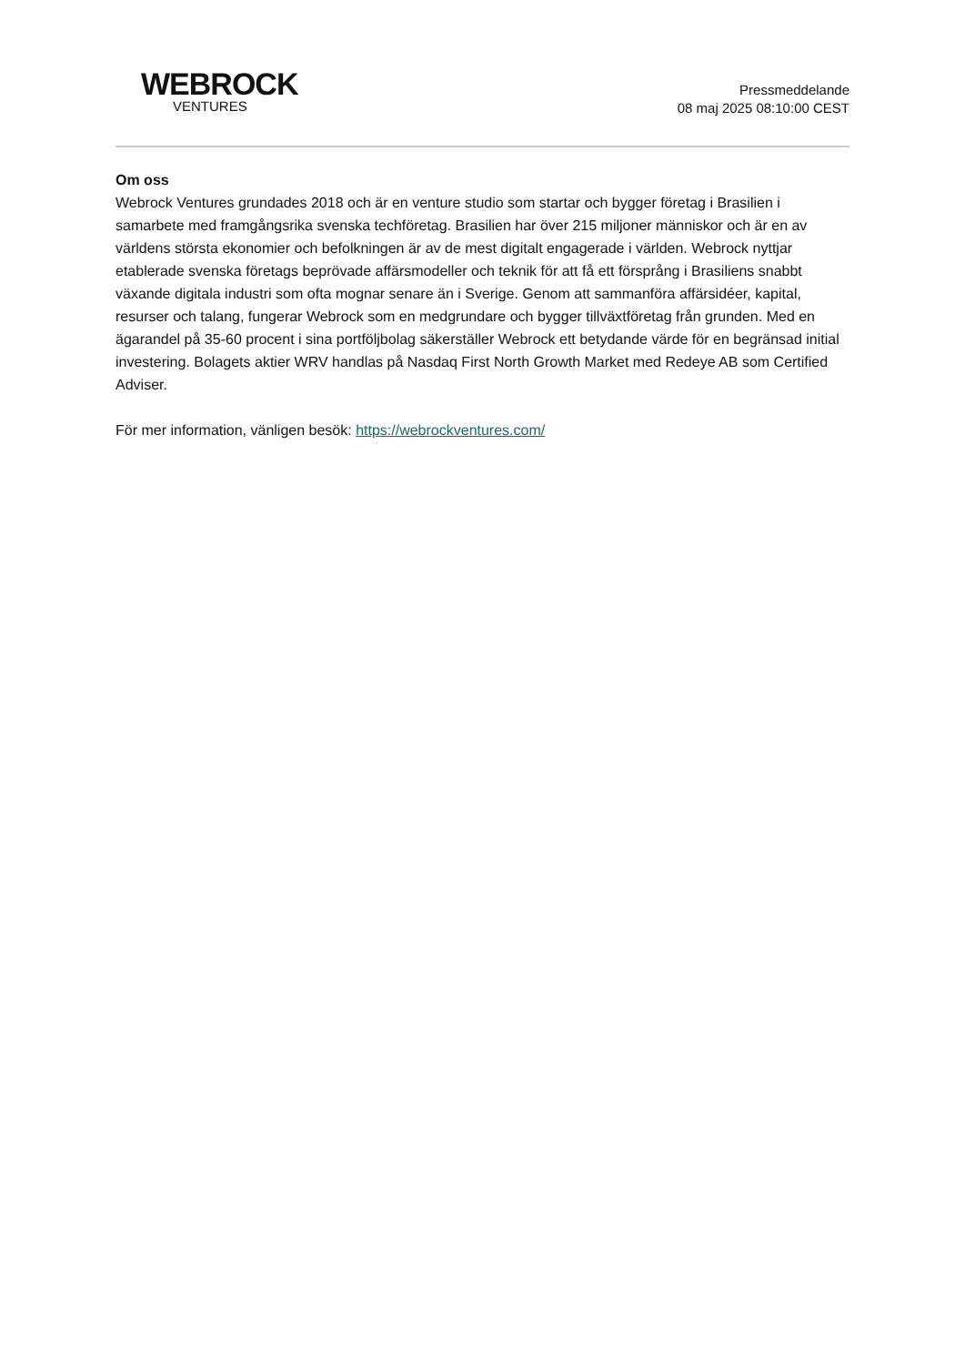WEBROCK
VENTURES
Pressmeddelande
08 maj 2025 08:10:00 CEST
Om oss
Webrock Ventures grundades 2018 och är en venture studio som startar och bygger företag i Brasilien i samarbete med framgångsrika svenska techföretag. Brasilien har över 215 miljoner människor och är en av världens största ekonomier och befolkningen är av de mest digitalt engagerade i världen. Webrock nyttjar etablerade svenska företags beprövade affärsmodeller och teknik för att få ett försprång i Brasiliens snabbt växande digitala industri som ofta mognar senare än i Sverige. Genom att sammanföra affärsidéer, kapital, resurser och talang, fungerar Webrock som en medgrundare och bygger tillväxtföretag från grunden. Med en ägarandel på 35-60 procent i sina portföljbolag säkerställer Webrock ett betydande värde för en begränsad initial investering. Bolagets aktier WRV handlas på Nasdaq First North Growth Market med Redeye AB som Certified Adviser.
För mer information, vänligen besök: https://webrockventures.com/